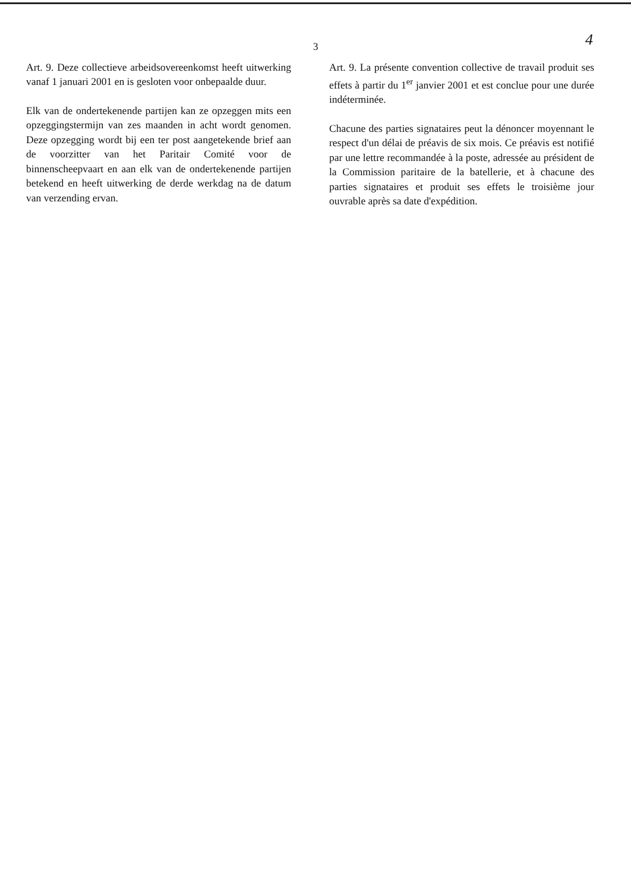3
4
Art. 9. Deze collectieve arbeidsovereenkomst heeft uitwerking vanaf 1 januari 2001 en is gesloten voor onbepaalde duur.
Elk van de ondertekenende partijen kan ze opzeggen mits een opzeggingstermijn van zes maanden in acht wordt genomen. Deze opzegging wordt bij een ter post aangetekende brief aan de voorzitter van het Paritair Comité voor de binnenscheepvaart en aan elk van de ondertekenende partijen betekend en heeft uitwerking de derde werkdag na de datum van verzending ervan.
Art. 9. La présente convention collective de travail produit ses effets à partir du 1<sup>er</sup> janvier 2001 et est conclue pour une durée indéterminée.
Chacune des parties signataires peut la dénoncer moyennant le respect d'un délai de préavis de six mois. Ce préavis est notifié par une lettre recommandée à la poste, adressée au président de la Commission paritaire de la batellerie, et à chacune des parties signataires et produit ses effets le troisième jour ouvrable après sa date d'expédition.